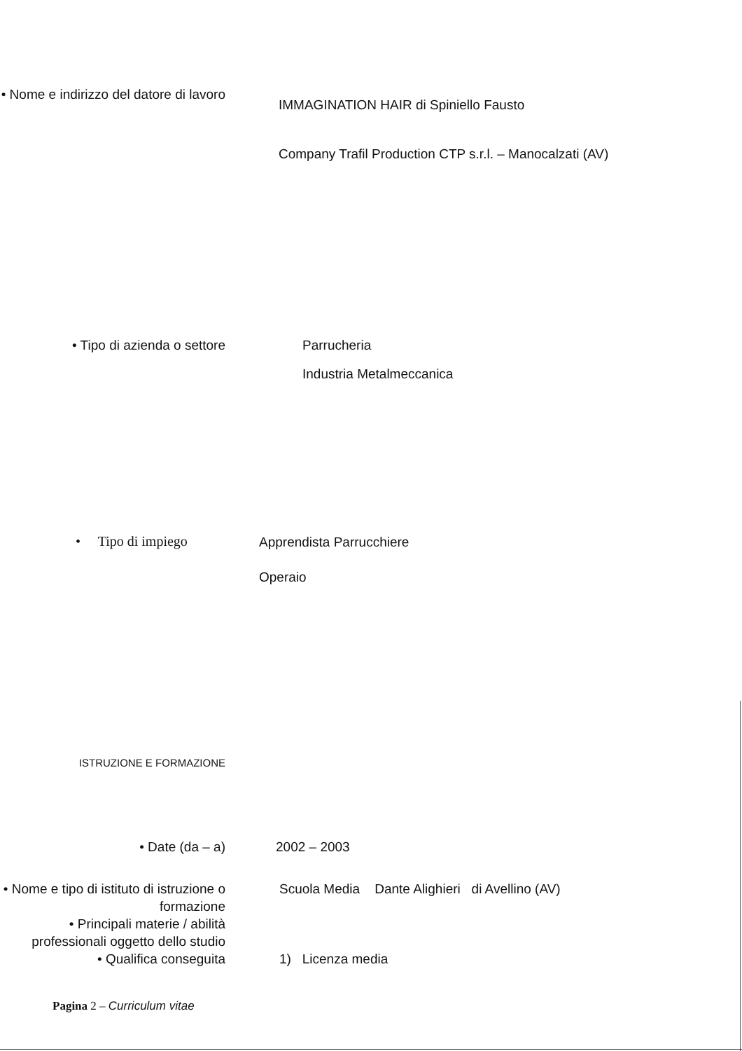• Nome e indirizzo del datore di lavoro
IMMAGINATION HAIR di Spiniello Fausto
Company Trafil Production CTP s.r.l. – Manocalzati (AV)
• Tipo di azienda o settore Parrucheria
Industria Metalmeccanica
• Tipo di impiego
Apprendista Parrucchiere
Operaio
ISTRUZIONE E FORMAZIONE
• Date (da – a) 2002 – 2003
• Nome e tipo di istituto di istruzione o formazione
Scuola Media Dante Alighieri di Avellino (AV)
• Principali materie / abilità professionali oggetto dello studio
• Qualifica conseguita 1) Licenza media
Pagina 2 – Curriculum vitae